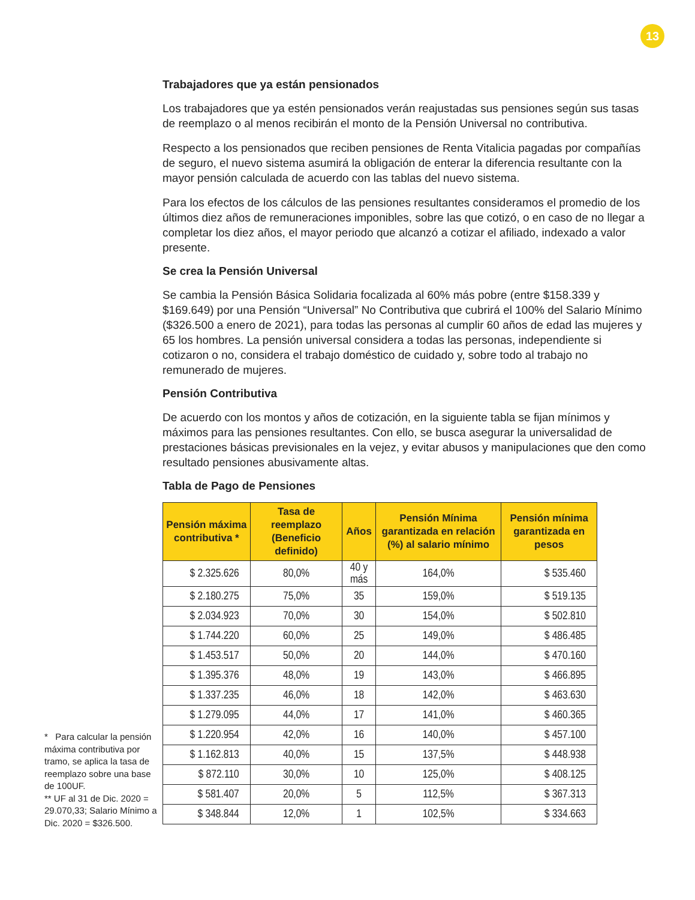13
Trabajadores que ya están pensionados
Los trabajadores que ya estén pensionados verán reajustadas sus pensiones según sus tasas de reemplazo o al menos recibirán el monto de la Pensión Universal no contributiva.
Respecto a los pensionados que reciben pensiones de Renta Vitalicia pagadas por compañías de seguro, el nuevo sistema asumirá la obligación de enterar la diferencia resultante con la mayor pensión calculada de acuerdo con las tablas del nuevo sistema.
Para los efectos de los cálculos de las pensiones resultantes consideramos el promedio de los últimos diez años de remuneraciones imponibles, sobre las que cotizó, o en caso de no llegar a completar los diez años, el mayor periodo que alcanzó a cotizar el afiliado, indexado a valor presente.
Se crea la Pensión Universal
Se cambia la Pensión Básica Solidaria focalizada al 60% más pobre (entre $158.339 y $169.649) por una Pensión “Universal” No Contributiva que cubrirá el 100% del Salario Mínimo ($326.500 a enero de 2021), para todas las personas al cumplir 60 años de edad las mujeres y 65 los hombres. La pensión universal considera a todas las personas, independiente si cotizaron o no, considera el trabajo doméstico de cuidado y, sobre todo al trabajo no remunerado de mujeres.
Pensión Contributiva
De acuerdo con los montos y años de cotización, en la siguiente tabla se fijan mínimos y máximos para las pensiones resultantes. Con ello, se busca asegurar la universalidad de prestaciones básicas previsionales en la vejez, y evitar abusos y manipulaciones que den como resultado pensiones abusivamente altas.
Tabla de Pago de Pensiones
| Pensión máxima contributiva * | Tasa de reemplazo (Beneficio definido) | Años | Pensión Mínima garantizada en relación (%) al salario mínimo | Pensión mínima garantizada en pesos |
| --- | --- | --- | --- | --- |
| $ 2.325.626 | 80,0% | 40 y más | 164,0% | $ 535.460 |
| $ 2.180.275 | 75,0% | 35 | 159,0% | $ 519.135 |
| $ 2.034.923 | 70,0% | 30 | 154,0% | $ 502.810 |
| $ 1.744.220 | 60,0% | 25 | 149,0% | $ 486.485 |
| $ 1.453.517 | 50,0% | 20 | 144,0% | $ 470.160 |
| $ 1.395.376 | 48,0% | 19 | 143,0% | $ 466.895 |
| $ 1.337.235 | 46,0% | 18 | 142,0% | $ 463.630 |
| $ 1.279.095 | 44,0% | 17 | 141,0% | $ 460.365 |
| $ 1.220.954 | 42,0% | 16 | 140,0% | $ 457.100 |
| $ 1.162.813 | 40,0% | 15 | 137,5% | $ 448.938 |
| $ 872.110 | 30,0% | 10 | 125,0% | $ 408.125 |
| $ 581.407 | 20,0% | 5 | 112,5% | $ 367.313 |
| $ 348.844 | 12,0% | 1 | 102,5% | $ 334.663 |
* Para calcular la pensión máxima contributiva por tramo, se aplica la tasa de reemplazo sobre una base de 100UF.
** UF al 31 de Dic. 2020 = 29.070,33; Salario Mínimo a Dic. 2020 = $326.500.